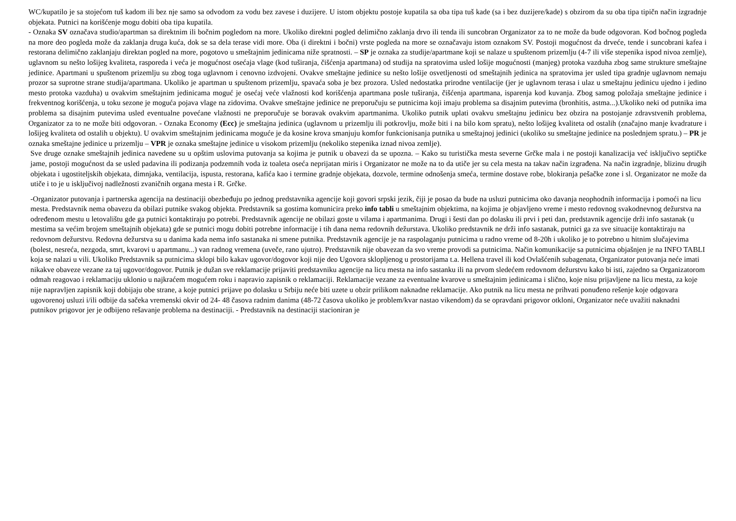WC/kupatilo je sa stojećom tuš kadom ili bez nje samo sa odvodom za vodu bez zavese i duzijere. U istom objektu postoje kupatila sa oba tipa tuš kade (sa i bez duzijere/kade) s obzirom da su oba tipa tipičn način izgradnje objekata. Putnici na korišćenje mogu dobiti oba tipa kupatila.
- Oznaka SV označava studio/apartman sa direktnim ili bočnim pogledom na more. Ukoliko direktni pogled delimično zaklanja drvo ili tenda ili suncobran Organizator za to ne može da bude odgovoran. Kod bočnog pogleda na more deo pogleda može da zaklanja druga kuća, dok se sa dela terase vidi more. Oba (i direktni i bočni) vrste pogleda na more se označavaju istom oznakom SV. Postoji mogućnost da drveće, tende i suncobrani kafea i restorana delimično zaklanjaju direktan pogled na more, pogotovo u smeštajnim jedinicama niže spratnosti. – SP je oznaka za studije/apartmane koji se nalaze u spuštenom prizemlju (4-7 ili više stepenika ispod nivoa zemlje), uglavnom su nešto lošijeg kvaliteta, rasporeda i veća je mogućnost osećaja vlage (kod tuširanja, čišćenja apartmana) od studija na spratovima usled lošije mogućnosti (manjeg) protoka vazduha zbog same strukture smeštajne jedinice. Apartmani u spuštenom prizemlju su zbog toga uglavnom i cenovno izdvojeni. Ovakve smeštajne jedinice su nešto lošije osvetljenosti od smeštajnih jedinica na spratovima jer usled tipa gradnje uglavnom nemaju prozor sa suprotne strane studija/apartmana. Ukoliko je apartman u spuštenom prizemlju, spavaća soba je bez prozora. Usled nedostatka prirodne ventilacije (jer je uglavnom terasa i ulaz u smeštajnu jedinicu ujedno i jedino mesto protoka vazduha) u ovakvim smeštajnim jedinicama moguć je osećaj veće vlažnosti kod korišćenja apartmana posle tuširanja, čišćenja apartmana, isparenja kod kuvanja. Zbog samog položaja smeštajne jedinice i frekventnog korišćenja, u toku sezone je moguća pojava vlage na zidovima. Ovakve smeštajne jedinice ne preporučuju se putnicima koji imaju problema sa disajnim putevima (bronhitis, astma...).Ukoliko neki od putnika ima problema sa disajnim putevima usled eventualne povećane vlažnosti ne preporučuje se boravak ovakvim apartmanima. Ukoliko putnik uplati ovakvu smeštajnu jedinicu bez obzira na postojanje zdravstvenih problema, Organizator za to ne može biti odgovoran. - Oznaka Economy (Ecc) je smeštajna jedinica (uglavnom u prizemlju ili potkrovlju, može biti i na bilo kom spratu), nešto lošijeg kvaliteta od ostalih (značajno manje kvadrature i lošijeg kvaliteta od ostalih u objektu). U ovakvim smeštajnim jedinicama moguće je da kosine krova smanjuju komfor funkcionisanja putnika u smeštajnoj jedinici (ukoliko su smeštajne jedinice na poslednjem spratu.) – PR je oznaka smeštajne jedinice u prizemlju – VPR je oznaka smeštajne jedinice u visokom prizemlju (nekoliko stepenika iznad nivoa zemlje).
Sve druge oznake smeštajnih jedinica navedene su u opštim uslovima putovanja sa kojima je putnik u obavezi da se upozna. – Kako su turistička mesta severne Grčke mala i ne postoji kanalizacija već isključivo septičke jame, postoji mogućnost da se usled padavina ili podizanja podzemnih voda iz toaleta oseća neprijatan miris i Organizator ne može na to da utiče jer su cela mesta na takav način izgrađena. Na način izgradnje, blizinu drugih objekata i ugostiteljskih objekata, dimnjaka, ventilacija, ispusta, restorana, kafića kao i termine gradnje objekata, dozvole, termine odnošenja smeća, termine dostave robe, blokiranja pešačke zone i sl. Organizator ne može da utiče i to je u isključivoj nadležnosti zvaničnih organa mesta i R. Grčke.
-Organizator putovanja i partnerska agencija na destinaciji obezbeđuju po jednog predstavnika agencije koji govori srpski jezik, čiji je posao da bude na usluzi putnicima oko davanja neophodnih informacija i pomoći na licu mesta. Predstavnik nema obavezu da obilazi putnike svakog objekta. Predstavnik sa gostima komunicira preko info tabli u smeštajnim objektima, na kojima je objavljeno vreme i mesto redovnog svakodnevnog dežurstva na određenom mestu u letovalištu gde ga putnici kontaktiraju po potrebi. Predstavnik agencije ne obilazi goste u vilama i apartmanima. Drugi i šesti dan po dolasku ili prvi i peti dan, predstavnik agencije drži info sastanak (u mestima sa većim brojem smeštajnih objekata) gde se putnici mogu dobiti potrebne informacije i tih dana nema redovnih dežurstava. Ukoliko predstavnik ne drži info sastanak, putnici ga za sve situacije kontaktiraju na redovnom dežurstvu. Redovna dežurstva su u danima kada nema info sastanaka ni smene putnika. Predstavnik agencije je na raspolaganju putnicima u radno vreme od 8-20h i ukoliko je to potrebno u hitnim slučajevima (bolest, nesreća, nezgoda, smrt, kvarovi u apartmanu...) van radnog vremena (uveče, rano ujutro). Predstavnik nije obavezan da svo vreme provodi sa putnicima. Način komunikacije sa putnicima objašnjen je na INFO TABLI koja se nalazi u vili. Ukoliko Predstavnik sa putnicima sklopi bilo kakav ugovor/dogovor koji nije deo Ugovora sklopljenog u prostorijama t.a. Hellena travel ili kod Ovlašćenih subagenata, Organizator putovanja neće imati nikakve obaveze vezane za taj ugovor/dogovor. Putnik je dužan sve reklamacije prijaviti predstavniku agencije na licu mesta na info sastanku ili na prvom sledećem redovnom dežurstvu kako bi isti, zajedno sa Organizatorom odmah reagovao i reklamaciju uklonio u najkraćem mogućem roku i napravio zapisnik o reklamaciji. Reklamacije vezane za eventualne kvarove u smeštajnim jedinicama i slično, koje nisu prijavljene na licu mesta, za koje nije napravljen zapisnik koji dobijaju obe strane, a koje putnici prijave po dolasku u Srbiju neće biti uzete u obzir prilikom naknadne reklamacije. Ako putnik na licu mesta ne prihvati ponuđeno rešenje koje odgovara ugovorenoj usluzi i/ili odbije da sačeka vremenski okvir od 24- 48 časova radnim danima (48-72 časova ukoliko je problem/kvar nastao vikendom) da se opravdani prigovor otkloni, Organizator neće uvažiti naknadni putnikov prigovor jer je odbijeno rešavanje problema na destinaciji. - Predstavnik na destinaciji stacioniran je